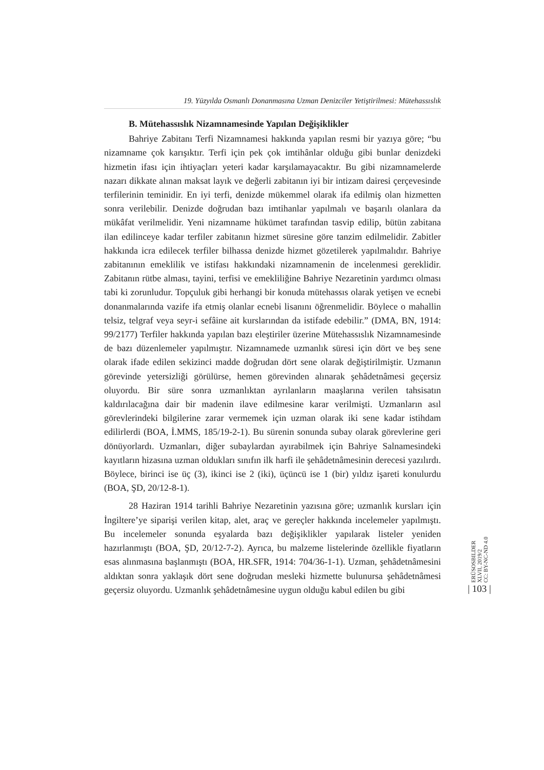19. Yüzyılda Osmanlı Donanmasına Uzman Denizciler Yetiştirilmesi: Mütehassıslık
B. Mütehassıslık Nizamnamesinde Yapılan Değişiklikler
Bahriye Zabitanı Terfi Nizamnamesi hakkında yapılan resmi bir yazıya göre; “bu nizamname çok karışıktır. Terfi için pek çok imtihânlar olduğu gibi bunlar denizdeki hizmetin ifası için ihtiyaçları yeteri kadar karşılamayacaktır. Bu gibi nizamnamelerde nazarı dikkate alınan maksat layık ve değerli zabitanın iyi bir intizam dairesi çerçevesinde terfilerinin teminidir. En iyi terfi, denizde mükemmel olarak ifa edilmiş olan hizmetten sonra verilebilir. Denizde doğrudan bazı imtihanlar yapılmalı ve başarılı olanlara da mükâfat verilmelidir. Yeni nizamname hükümet tarafından tasvip edilip, bütün zabitana ilan edilinceye kadar terfiler zabitanın hizmet süresine göre tanzim edilmelidir. Zabitler hakkında icra edilecek terfiler bilhassa denizde hizmet gözetilerek yapılmalıdır. Bahriye zabitanının emeklilik ve istifası hakkındaki nizamnamenin de incelenmesi gereklidir. Zabitanın rütbe alması, tayini, terfisi ve emekliliğine Bahriye Nezaretinin yardımcı olması tabi ki zorunludur. Topçuluk gibi herhangi bir konuda mütehassıs olarak yetişen ve ecnebi donanmalarında vazife ifa etmiş olanlar ecnebi lisanını öğrenmelidir. Böylece o mahallin telsiz, telgraf veya seyr-i sefâine ait kurslarından da istifade edebilir.” (DMA, BN, 1914: 99/2177) Terfiler hakkında yapılan bazı eleştiriler üzerine Mütehassıslık Nizamnamesinde de bazı düzenlemeler yapılmıştır. Nizamnamede uzmanlık süresi için dört ve beş sene olarak ifade edilen sekizinci madde doğrudan dört sene olarak değiştirilmiştir. Uzmanın görevinde yetersizliği görülürse, hemen görevinden alınarak şehâdetnâmesi geçersiz oluyordu. Bir süre sonra uzmanlıktan ayrılanların maaşlarına verilen tahsisatın kaldırılacağına dair bir madenin ilave edilmesine karar verilmişti. Uzmanların asıl görevlerindeki bilgilerine zarar vermemek için uzman olarak iki sene kadar istihdam edilirlerdi (BOA, İ.MMS, 185/19-2-1). Bu sürenin sonunda subay olarak görevlerine geri dönüyorlardı. Uzmanları, diğer subaylardan ayırabilmek için Bahriye Salnamesindeki kayıtların hizasına uzman oldukları sınıfın ilk harfi ile şehâdetnâmesinin derecesi yazılırdı. Böylece, birinci ise üç (3), ikinci ise 2 (iki), üçüncü ise 1 (bir) yıldız işareti konulurdu (BOA, ŞD, 20/12-8-1).
28 Haziran 1914 tarihli Bahriye Nezaretinin yazısına göre; uzmanlık kursları için İngiltere’ye siparişi verilen kitap, alet, araç ve gereçler hakkında incelemeler yapılmıştı. Bu incelemeler sonunda eşyalarda bazı değişiklikler yapılarak listeler yeniden hazırlanmıştı (BOA, ŞD, 20/12-7-2). Ayrıca, bu malzeme listelerinde özellikle fiyatların esas alınmasına başlanmıştı (BOA, HR.SFR, 1914: 704/36-1-1). Uzman, şehâdetnâmesini aldıktan sonra yaklaşık dört sene doğrudan mesleki hizmette bulunursa şehâdetnâmesi geçersiz oluyordu. Uzmanlık şehâdetnâmesine uygun olduğu kabul edilen bu gibi
ERÜSOSBILDER
XLVII, 2019/2
CC: BY-NC-ND 4.0
| 103 |